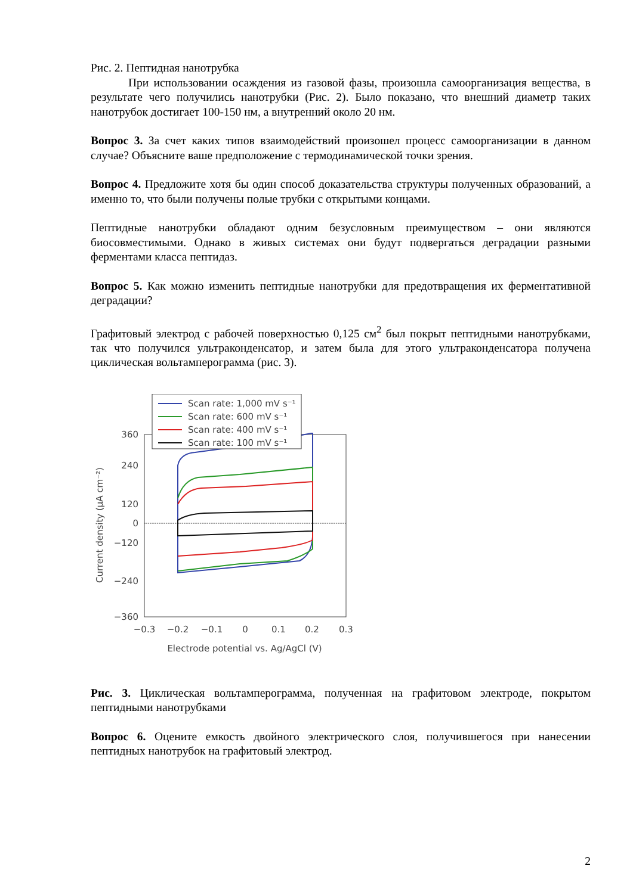Рис. 2. Пептидная нанотрубка
При использовании осаждения из газовой фазы, произошла самоорганизация вещества, в результате чего получились нанотрубки (Рис. 2). Было показано, что внешний диаметр таких нанотрубок достигает 100-150 нм, а внутренний около 20 нм.
Вопрос 3. За счет каких типов взаимодействий произошел процесс самоорганизации в данном случае? Объясните ваше предположение с термодинамической точки зрения.
Вопрос 4. Предложите хотя бы один способ доказательства структуры полученных образований, а именно то, что были получены полые трубки с открытыми концами.
Пептидные нанотрубки обладают одним безусловным преимуществом – они являются биосовместимыми. Однако в живых системах они будут подвергаться деградации разными ферментами класса пептидаз.
Вопрос 5. Как можно изменить пептидные нанотрубки для предотвращения их ферментативной деградации?
Графитовый электрод с рабочей поверхностью 0,125 см<sup>2</sup> был покрыт пептидными нанотрубками, так что получился ультраконденсатор, и затем была для этого ультраконденсатора получена циклическая вольтамперограмма (рис. 3).
360
240
120
0
−120
−240
−360
−0.3
−0.2
−0.1
0
0.1
0.2
0.3
Electrode potential vs. Ag/AgCl (V)
Current density (µA cm⁻²)
Scan rate: 1,000 mV s⁻¹
Scan rate: 600 mV s⁻¹
Scan rate: 400 mV s⁻¹
Scan rate: 100 mV s⁻¹
Рис. 3. Циклическая вольтамперограмма, полученная на графитовом электроде, покрытом пептидными нанотрубками
Вопрос 6. Оцените емкость двойного электрического слоя, получившегося при нанесении пептидных нанотрубок на графитовый электрод.
2